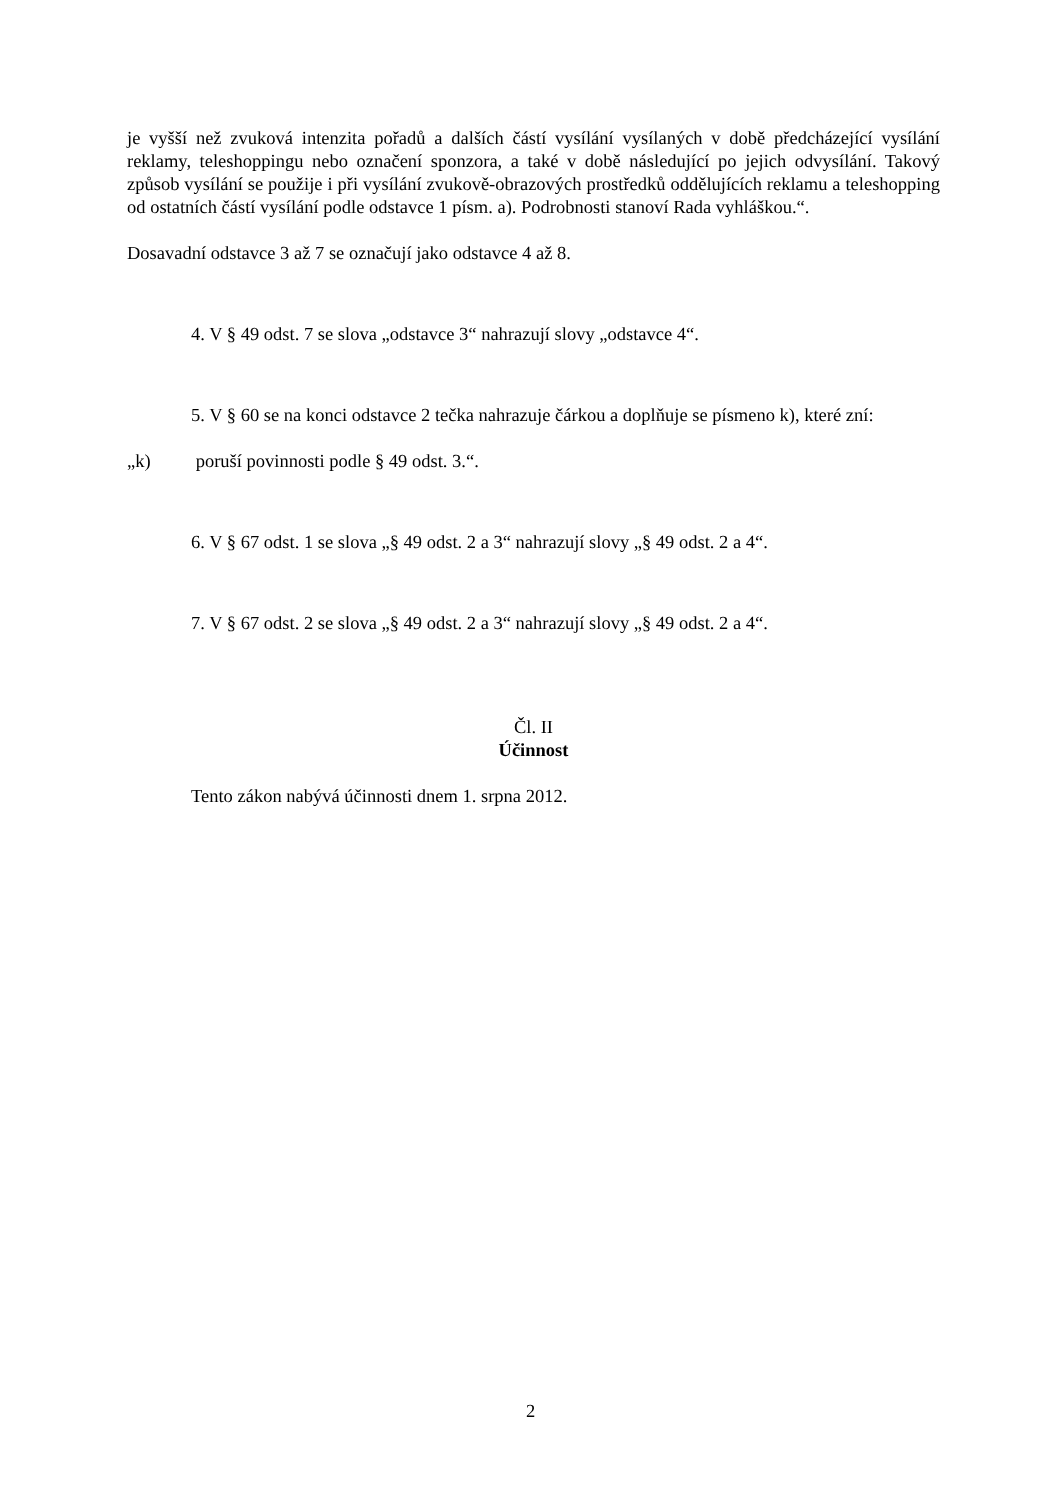je vyšší než zvuková intenzita pořadů a dalších částí vysílání vysílaných v době předcházející vysílání reklamy, teleshoppingu nebo označení sponzora, a také v době následující po jejich odvysílání. Takový způsob vysílání se použije i při vysílání zvukově-obrazových prostředků oddělujících reklamu a teleshopping od ostatních částí vysílání podle odstavce 1 písm. a). Podrobnosti stanoví Rada vyhláškou.“.
Dosavadní odstavce 3 až 7 se označují jako odstavce 4 až 8.
4. V § 49 odst. 7 se slova „odstavce 3“ nahrazují slovy „odstavce 4“.
5. V § 60 se na konci odstavce 2 tečka nahrazuje čárkou a doplňuje se písmeno k), které zní:
„k) poruší povinnosti podle § 49 odst. 3.“.
6. V § 67 odst. 1 se slova „§ 49 odst. 2 a 3“ nahrazují slovy „§ 49 odst. 2 a 4“.
7. V § 67 odst. 2 se slova „§ 49 odst. 2 a 3“ nahrazují slovy „§ 49 odst. 2 a 4“.
Čl. II
Účinnost
Tento zákon nabývá účinnosti dnem 1. srpna 2012.
2